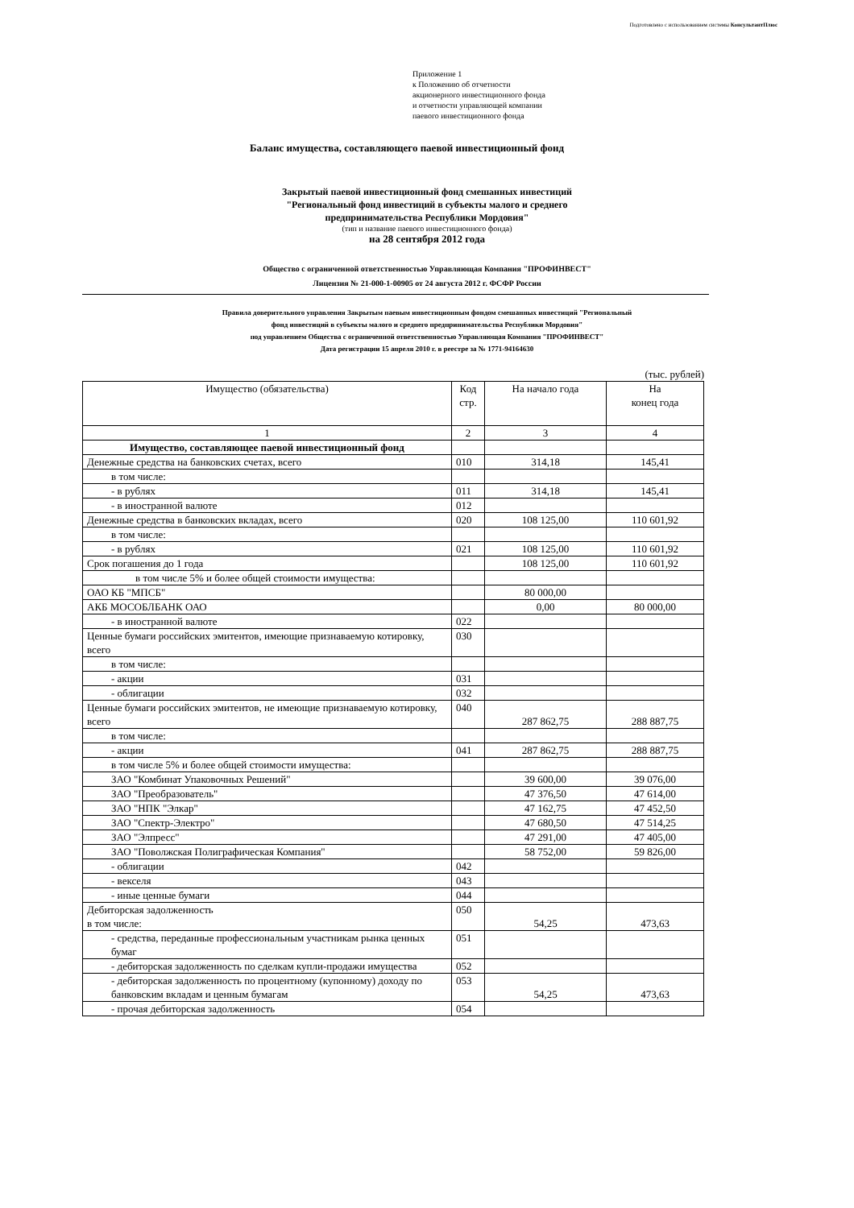Подготовлено с использованием системы КонсультантПлюс
Приложение 1
к Положению об отчетности
акционерного инвестиционного фонда
и отчетности управляющей компании
паевого инвестиционного фонда
Баланс имущества, составляющего паевой инвестиционный фонд
Закрытый паевой инвестиционный фонд смешанных инвестиций
"Региональный фонд инвестиций в субъекты малого и среднего
предпринимательства Республики Мордовия"
(тип и название паевого инвестиционного фонда)
на 28 сентября 2012 года
Общество с ограниченной ответственностью Управляющая Компания "ПРОФИНВЕСТ"
Лицензия № 21-000-1-00905 от 24 августа 2012 г. ФСФР России
Правила доверительного управления Закрытым паевым инвестиционным фондом смешанных инвестиций "Региональный
фонд инвестиций в субъекты малого и среднего предпринимательства Республики Мордовия"
под управлением Общества с ограниченной ответственностью Управляющая Компания "ПРОФИНВЕСТ"
Дата регистрации 15 апреля 2010 г. в реестре за № 1771-94164630
(тыс. рублей)
| Имущество (обязательства) | Код стр. | На начало года | На конец года |
| --- | --- | --- | --- |
| 1 | 2 | 3 | 4 |
| Имущество, составляющее паевой инвестиционный фонд | | | |
| Денежные средства на банковских счетах, всего | 010 | 314,18 | 145,41 |
| в том числе: | | | |
| - в рублях | 011 | 314,18 | 145,41 |
| - в иностранной валюте | 012 | | |
| Денежные средства в банковских вкладах, всего | 020 | 108 125,00 | 110 601,92 |
| в том числе: | | | |
| - в рублях | 021 | 108 125,00 | 110 601,92 |
| Срок погашения до 1 года | | 108 125,00 | 110 601,92 |
| в том числе 5% и более общей стоимости имущества: | | | |
| ОАО КБ "МПСБ" | | 80 000,00 | |
| АКБ МОСОБЛБАНК ОАО | | 0,00 | 80 000,00 |
| - в иностранной валюте | 022 | | |
| Ценные бумаги российских эмитентов, имеющие признаваемую котировку, всего | 030 | | |
| в том числе: | | | |
| - акции | 031 | | |
| - облигации | 032 | | |
| Ценные бумаги российских эмитентов, не имеющие признаваемую котировку, всего | 040 | 287 862,75 | 288 887,75 |
| в том числе: | | | |
| - акции | 041 | 287 862,75 | 288 887,75 |
| в том числе 5% и более общей стоимости имущества: | | | |
| ЗАО "Комбинат Упаковочных Решений" | | 39 600,00 | 39 076,00 |
| ЗАО "Преобразователь" | | 47 376,50 | 47 614,00 |
| ЗАО "НПК "Элкар" | | 47 162,75 | 47 452,50 |
| ЗАО "Спектр-Электро" | | 47 680,50 | 47 514,25 |
| ЗАО "Элпресс" | | 47 291,00 | 47 405,00 |
| ЗАО "Поволжская Полиграфическая Компания" | | 58 752,00 | 59 826,00 |
| - облигации | 042 | | |
| - векселя | 043 | | |
| - иные ценные бумаги | 044 | | |
| Дебиторская задолженность в том числе: | 050 | 54,25 | 473,63 |
| - средства, переданные профессиональным участникам рынка ценных бумаг | 051 | | |
| - дебиторская задолженность по сделкам купли-продажи имущества | 052 | | |
| - дебиторская задолженность по процентному (купонному) доходу по банковским вкладам и ценным бумагам | 053 | 54,25 | 473,63 |
| - прочая дебиторская задолженность | 054 | | |